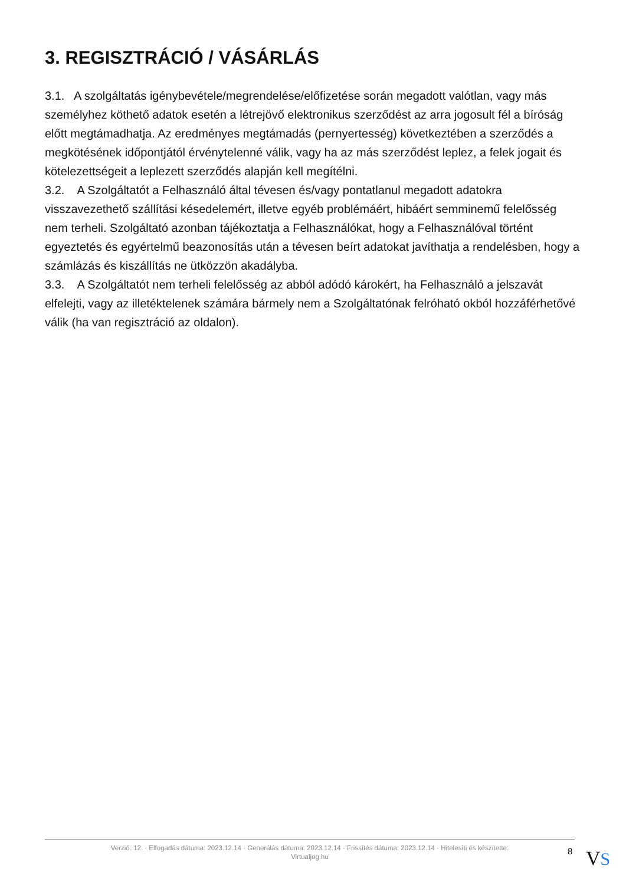3. REGISZTRÁCIÓ / VÁSÁRLÁS
3.1. A szolgáltatás igénybevétele/megrendelése/előfizetése során megadott valótlan, vagy más személyhez köthető adatok esetén a létrejövő elektronikus szerződést az arra jogosult fél a bíróság előtt megtámadhatja. Az eredményes megtámadás (pernyertesség) következtében a szerződés a megkötésének időpontjától érvénytelenné válik, vagy ha az más szerződést leplez, a felek jogait és kötelezettségeit a leplezett szerződés alapján kell megítélni.
3.2. A Szolgáltatót a Felhasználó által tévesen és/vagy pontatlanul megadott adatokra visszavezethető szállítási késedelemért, illetve egyéb problémáért, hibáért semminemű felelősség nem terheli. Szolgáltató azonban tájékoztatja a Felhasználókat, hogy a Felhasználóval történt egyeztetés és egyértelmű beazonosítás után a tévesen beírt adatokat javíthatja a rendelésben, hogy a számlázás és kiszállítás ne ütközzön akadályba.
3.3. A Szolgáltatót nem terheli felelősség az abból adódó károkért, ha Felhasználó a jelszavát elfelejti, vagy az illetéktelenek számára bármely nem a Szolgáltatónak felróható okból hozzáférhetővé válik (ha van regisztráció az oldalon).
Verzió: 12. · Elfogadás dátuma: 2023.12.14 · Generálás dátuma: 2023.12.14 · Frissítés dátuma: 2023.12.14 · Hitelesíti és készítette:
Virtualjog.hu
8 VS